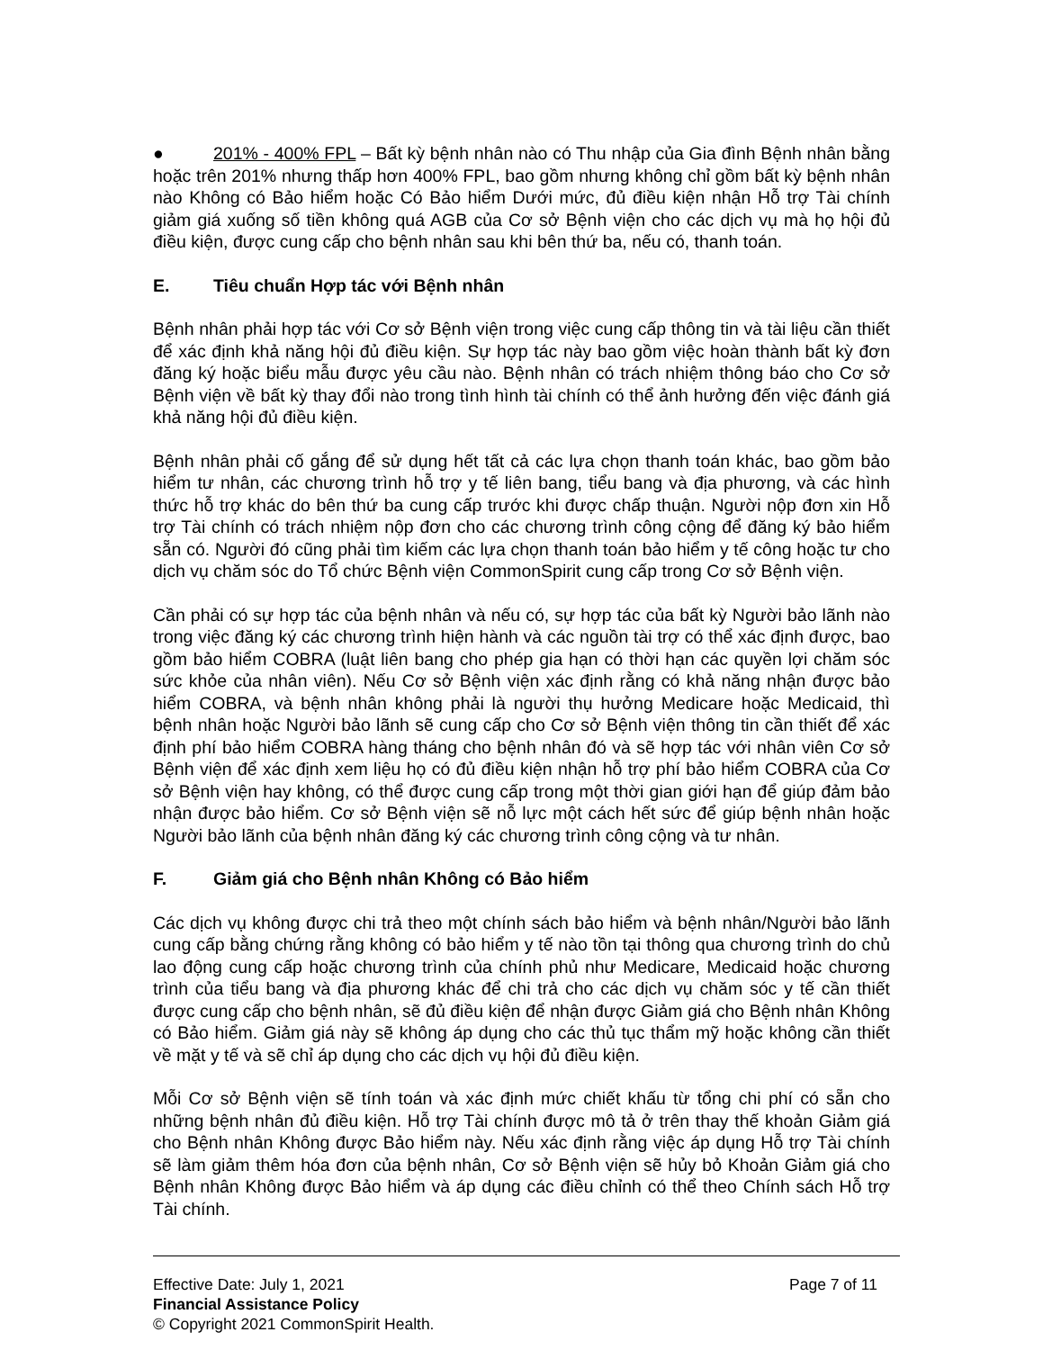● 201% - 400% FPL – Bất kỳ bệnh nhân nào có Thu nhập của Gia đình Bệnh nhân bằng hoặc trên 201% nhưng thấp hơn 400% FPL, bao gồm nhưng không chỉ gồm bất kỳ bệnh nhân nào Không có Bảo hiểm hoặc Có Bảo hiểm Dưới mức, đủ điều kiện nhận Hỗ trợ Tài chính giảm giá xuống số tiền không quá AGB của Cơ sở Bệnh viện cho các dịch vụ mà họ hội đủ điều kiện, được cung cấp cho bệnh nhân sau khi bên thứ ba, nếu có, thanh toán.
E. Tiêu chuẩn Hợp tác với Bệnh nhân
Bệnh nhân phải hợp tác với Cơ sở Bệnh viện trong việc cung cấp thông tin và tài liệu cần thiết để xác định khả năng hội đủ điều kiện. Sự hợp tác này bao gồm việc hoàn thành bất kỳ đơn đăng ký hoặc biểu mẫu được yêu cầu nào. Bệnh nhân có trách nhiệm thông báo cho Cơ sở Bệnh viện về bất kỳ thay đổi nào trong tình hình tài chính có thể ảnh hưởng đến việc đánh giá khả năng hội đủ điều kiện.
Bệnh nhân phải cố gắng để sử dụng hết tất cả các lựa chọn thanh toán khác, bao gồm bảo hiểm tư nhân, các chương trình hỗ trợ y tế liên bang, tiểu bang và địa phương, và các hình thức hỗ trợ khác do bên thứ ba cung cấp trước khi được chấp thuận. Người nộp đơn xin Hỗ trợ Tài chính có trách nhiệm nộp đơn cho các chương trình công cộng để đăng ký bảo hiểm sẵn có. Người đó cũng phải tìm kiếm các lựa chọn thanh toán bảo hiểm y tế công hoặc tư cho dịch vụ chăm sóc do Tổ chức Bệnh viện CommonSpirit cung cấp trong Cơ sở Bệnh viện.
Cần phải có sự hợp tác của bệnh nhân và nếu có, sự hợp tác của bất kỳ Người bảo lãnh nào trong việc đăng ký các chương trình hiện hành và các nguồn tài trợ có thể xác định được, bao gồm bảo hiểm COBRA (luật liên bang cho phép gia hạn có thời hạn các quyền lợi chăm sóc sức khỏe của nhân viên). Nếu Cơ sở Bệnh viện xác định rằng có khả năng nhận được bảo hiểm COBRA, và bệnh nhân không phải là người thụ hưởng Medicare hoặc Medicaid, thì bệnh nhân hoặc Người bảo lãnh sẽ cung cấp cho Cơ sở Bệnh viện thông tin cần thiết để xác định phí bảo hiểm COBRA hàng tháng cho bệnh nhân đó và sẽ hợp tác với nhân viên Cơ sở Bệnh viện để xác định xem liệu họ có đủ điều kiện nhận hỗ trợ phí bảo hiểm COBRA của Cơ sở Bệnh viện hay không, có thể được cung cấp trong một thời gian giới hạn để giúp đảm bảo nhận được bảo hiểm. Cơ sở Bệnh viện sẽ nỗ lực một cách hết sức để giúp bệnh nhân hoặc Người bảo lãnh của bệnh nhân đăng ký các chương trình công cộng và tư nhân.
F. Giảm giá cho Bệnh nhân Không có Bảo hiểm
Các dịch vụ không được chi trả theo một chính sách bảo hiểm và bệnh nhân/Người bảo lãnh cung cấp bằng chứng rằng không có bảo hiểm y tế nào tồn tại thông qua chương trình do chủ lao động cung cấp hoặc chương trình của chính phủ như Medicare, Medicaid hoặc chương trình của tiểu bang và địa phương khác để chi trả cho các dịch vụ chăm sóc y tế cần thiết được cung cấp cho bệnh nhân, sẽ đủ điều kiện để nhận được Giảm giá cho Bệnh nhân Không có Bảo hiểm. Giảm giá này sẽ không áp dụng cho các thủ tục thẩm mỹ hoặc không cần thiết về mặt y tế và sẽ chỉ áp dụng cho các dịch vụ hội đủ điều kiện.
Mỗi Cơ sở Bệnh viện sẽ tính toán và xác định mức chiết khấu từ tổng chi phí có sẵn cho những bệnh nhân đủ điều kiện. Hỗ trợ Tài chính được mô tả ở trên thay thế khoản Giảm giá cho Bệnh nhân Không được Bảo hiểm này. Nếu xác định rằng việc áp dụng Hỗ trợ Tài chính sẽ làm giảm thêm hóa đơn của bệnh nhân, Cơ sở Bệnh viện sẽ hủy bỏ Khoản Giảm giá cho Bệnh nhân Không được Bảo hiểm và áp dụng các điều chỉnh có thể theo Chính sách Hỗ trợ Tài chính.
Effective Date: July 1, 2021 Page 7 of 11
Financial Assistance Policy
© Copyright 2021 CommonSpirit Health.